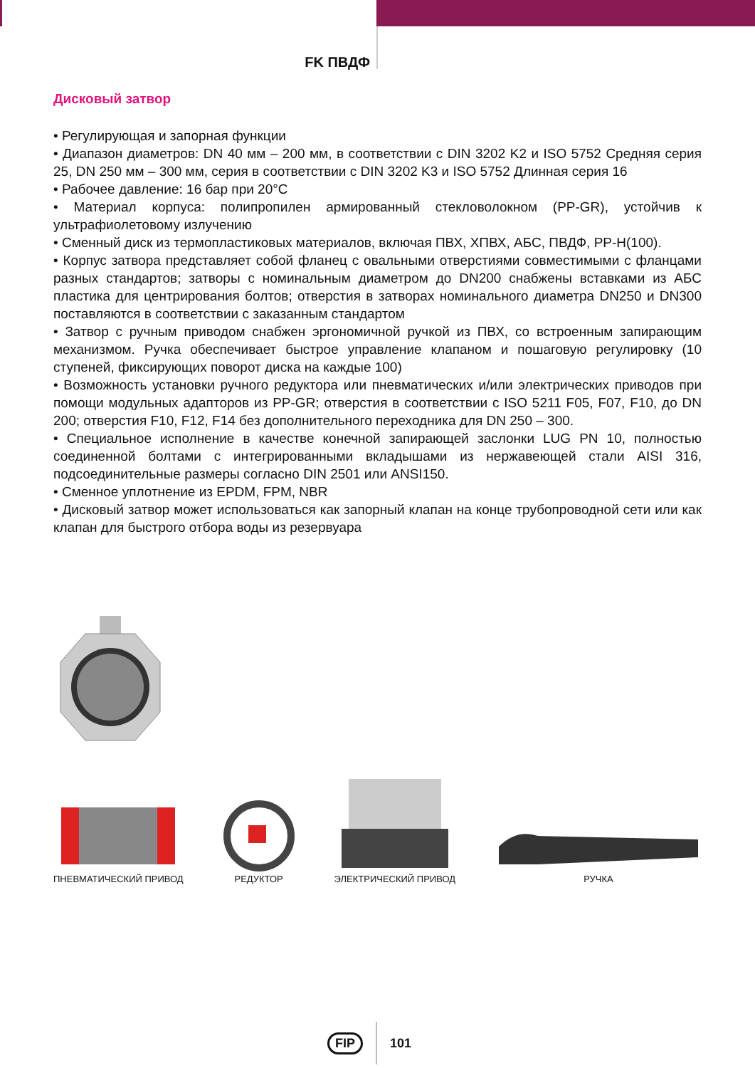FK ПВДФ
Дисковый затвор
• Регулирующая и запорная функции
• Диапазон диаметров: DN 40 мм – 200 мм, в соответствии с DIN 3202 K2 и ISO 5752 Средняя серия 25, DN 250 мм – 300 мм, серия в соответствии с DIN 3202 K3 и ISO 5752 Длинная серия 16
• Рабочее давление: 16 бар при 20°C
• Материал корпуса: полипропилен армированный стекловолокном (PP-GR), устойчив к ультрафиолетовому излучению
• Сменный диск из термопластиковых материалов, включая ПВХ, ХПВХ, АБС, ПВДФ, PP-H(100).
• Корпус затвора представляет собой фланец с овальными отверстиями совместимыми с фланцами разных стандартов; затворы с номинальным диаметром до DN200 снабжены вставками из АБС пластика для центрирования болтов; отверстия в затворах номинального диаметра DN250 и DN300 поставляются в соответствии с заказанным стандартом
• Затвор с ручным приводом снабжен эргономичной ручкой из ПВХ, со встроенным запирающим механизмом. Ручка обеспечивает быстрое управление клапаном и пошаговую регулировку (10 ступеней, фиксирующих поворот диска на каждые 100)
• Возможность установки ручного редуктора или пневматических и/или электрических приводов при помощи модульных адапторов из PP-GR; отверстия в соответствии с ISO 5211 F05, F07, F10, до DN 200; отверстия F10, F12, F14 без дополнительного переходника для DN 250 – 300.
• Специальное исполнение в качестве конечной запирающей заслонки LUG PN 10, полностью соединенной болтами с интегрированными вкладышами из нержавеющей стали AISI 316, подсоединительные размеры согласно DIN 2501 или ANSI150.
• Сменное уплотнение из EPDM, FPM, NBR
• Дисковый затвор может использоваться как запорный клапан на конце трубопроводной сети или как клапан для быстрого отбора воды из резервуара
ПНЕВМАТИЧЕСКИЙ ПРИВОД
РЕДУКТОР
ЭЛЕКТРИЧЕСКИЙ ПРИВОД
РУЧКА
FIP 101